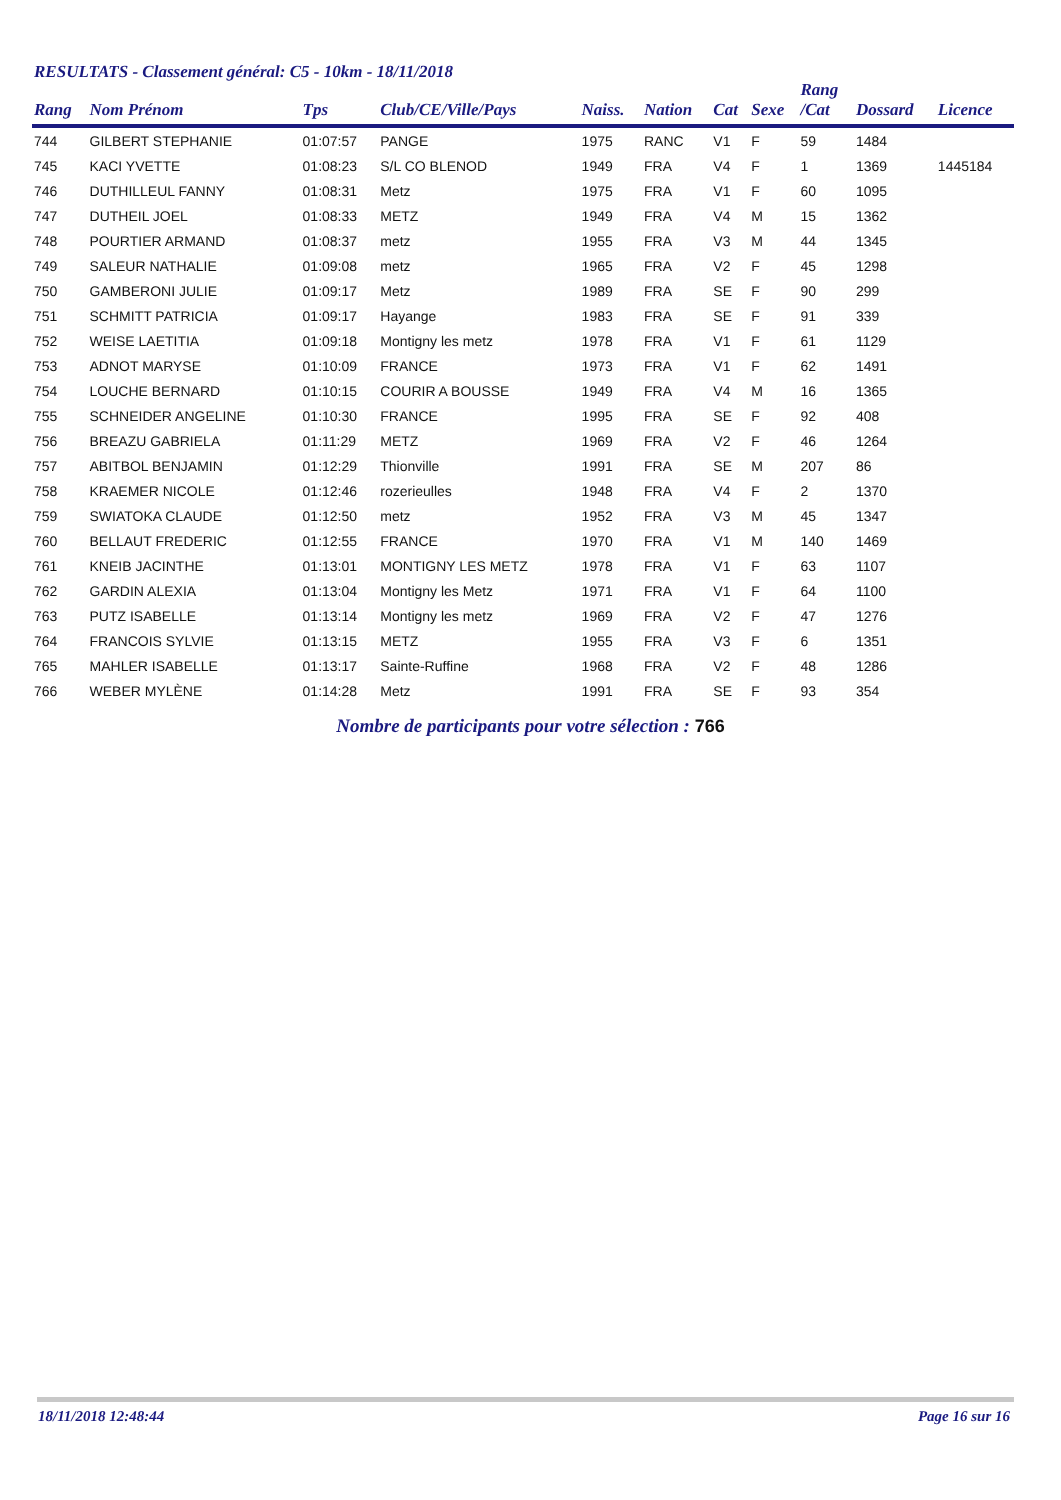RESULTATS - Classement général: C5 - 10km - 18/11/2018
| Rang | Nom Prénom | Tps | Club/CE/Ville/Pays | Naiss. | Nation | Cat | Sexe | Rang /Cat | Dossard | Licence |
| --- | --- | --- | --- | --- | --- | --- | --- | --- | --- | --- |
| 744 | GILBERT STEPHANIE | 01:07:57 | PANGE | 1975 | RANC | V1 | F | 59 | 1484 | |
| 745 | KACI YVETTE | 01:08:23 | S/L CO BLENOD | 1949 | FRA | V4 | F | 1 | 1369 | 1445184 |
| 746 | DUTHILLEUL FANNY | 01:08:31 | Metz | 1975 | FRA | V1 | F | 60 | 1095 | |
| 747 | DUTHEIL JOEL | 01:08:33 | METZ | 1949 | FRA | V4 | M | 15 | 1362 | |
| 748 | POURTIER ARMAND | 01:08:37 | metz | 1955 | FRA | V3 | M | 44 | 1345 | |
| 749 | SALEUR NATHALIE | 01:09:08 | metz | 1965 | FRA | V2 | F | 45 | 1298 | |
| 750 | GAMBERONI JULIE | 01:09:17 | Metz | 1989 | FRA | SE | F | 90 | 299 | |
| 751 | SCHMITT PATRICIA | 01:09:17 | Hayange | 1983 | FRA | SE | F | 91 | 339 | |
| 752 | WEISE LAETITIA | 01:09:18 | Montigny les metz | 1978 | FRA | V1 | F | 61 | 1129 | |
| 753 | ADNOT MARYSE | 01:10:09 | FRANCE | 1973 | FRA | V1 | F | 62 | 1491 | |
| 754 | LOUCHE BERNARD | 01:10:15 | COURIR A BOUSSE | 1949 | FRA | V4 | M | 16 | 1365 | |
| 755 | SCHNEIDER ANGELINE | 01:10:30 | FRANCE | 1995 | FRA | SE | F | 92 | 408 | |
| 756 | BREAZU GABRIELA | 01:11:29 | METZ | 1969 | FRA | V2 | F | 46 | 1264 | |
| 757 | ABITBOL BENJAMIN | 01:12:29 | Thionville | 1991 | FRA | SE | M | 207 | 86 | |
| 758 | KRAEMER NICOLE | 01:12:46 | rozerieulles | 1948 | FRA | V4 | F | 2 | 1370 | |
| 759 | SWIATOKA CLAUDE | 01:12:50 | metz | 1952 | FRA | V3 | M | 45 | 1347 | |
| 760 | BELLAUT FREDERIC | 01:12:55 | FRANCE | 1970 | FRA | V1 | M | 140 | 1469 | |
| 761 | KNEIB JACINTHE | 01:13:01 | MONTIGNY LES METZ | 1978 | FRA | V1 | F | 63 | 1107 | |
| 762 | GARDIN ALEXIA | 01:13:04 | Montigny les Metz | 1971 | FRA | V1 | F | 64 | 1100 | |
| 763 | PUTZ ISABELLE | 01:13:14 | Montigny les metz | 1969 | FRA | V2 | F | 47 | 1276 | |
| 764 | FRANCOIS SYLVIE | 01:13:15 | METZ | 1955 | FRA | V3 | F | 6 | 1351 | |
| 765 | MAHLER ISABELLE | 01:13:17 | Sainte-Ruffine | 1968 | FRA | V2 | F | 48 | 1286 | |
| 766 | WEBER MYLÈNE | 01:14:28 | Metz | 1991 | FRA | SE | F | 93 | 354 | |
Nombre de participants pour votre sélection : 766
18/11/2018 12:48:44 Page 16 sur 16